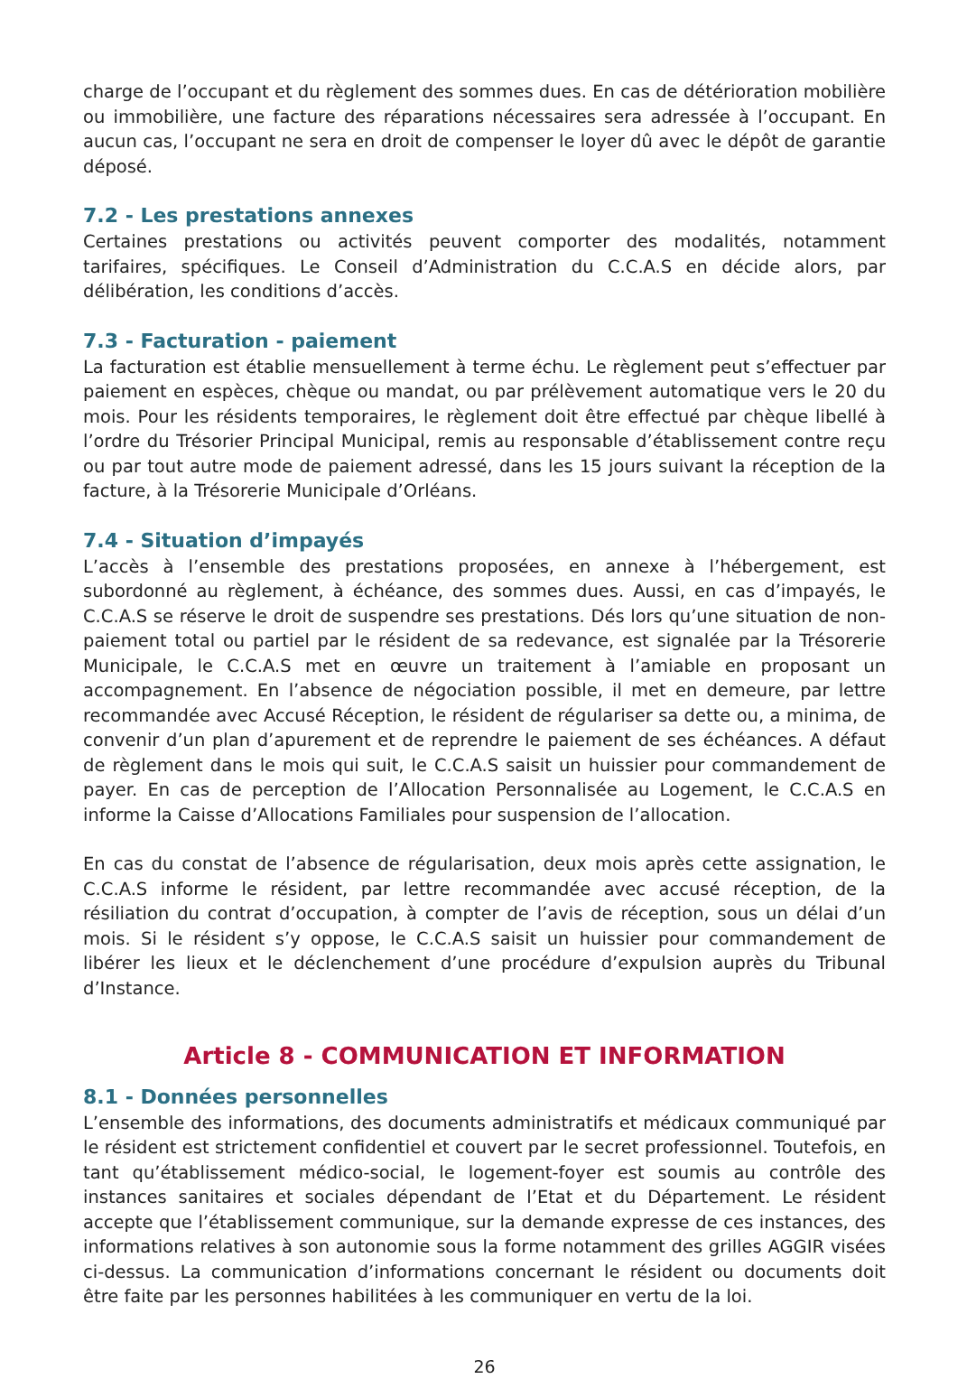charge de l’occupant et du règlement des sommes dues. En cas de détérioration mobilière ou immobilière, une facture des réparations nécessaires sera adressée à l’occupant. En aucun cas, l’occupant ne sera en droit de compenser le loyer dû avec le dépôt de garantie déposé.
7.2 - Les prestations annexes
Certaines prestations ou activités peuvent comporter des modalités, notamment tarifaires, spécifiques. Le Conseil d’Administration du C.C.A.S en décide alors, par délibération, les conditions d’accès.
7.3 - Facturation - paiement
La facturation est établie mensuellement à terme échu. Le règlement peut s’effectuer par paiement en espèces, chèque ou mandat, ou par prélèvement automatique vers le 20 du mois. Pour les résidents temporaires, le règlement doit être effectué par chèque libellé à l’ordre du Trésorier Principal Municipal, remis au responsable d’établissement contre reçu ou par tout autre mode de paiement adressé, dans les 15 jours suivant la réception de la facture, à la Trésorerie Municipale d’Orléans.
7.4 - Situation d’impayés
L’accès à l’ensemble des prestations proposées, en annexe à l’hébergement, est subordonné au règlement, à échéance, des sommes dues. Aussi, en cas d’impayés, le C.C.A.S se réserve le droit de suspendre ses prestations. Dés lors qu’une situation de non-paiement total ou partiel par le résident de sa redevance, est signalée par la Trésorerie Municipale, le C.C.A.S met en œuvre un traitement à l’amiable en proposant un accompagnement. En l’absence de négociation possible, il met en demeure, par lettre recommandée avec Accusé Réception, le résident de régulariser sa dette ou, a minima, de convenir d’un plan d’apurement et de reprendre le paiement de ses échéances. A défaut de règlement dans le mois qui suit, le C.C.A.S saisit un huissier pour commandement de payer. En cas de perception de l’Allocation Personnalisée au Logement, le C.C.A.S en informe la Caisse d’Allocations Familiales pour suspension de l’allocation.
En cas du constat de l’absence de régularisation, deux mois après cette assignation, le C.C.A.S informe le résident, par lettre recommandée avec accusé réception, de la résiliation du contrat d’occupation, à compter de l’avis de réception, sous un délai d’un mois. Si le résident s’y oppose, le C.C.A.S saisit un huissier pour commandement de libérer les lieux et le déclenchement d’une procédure d’expulsion auprès du Tribunal d’Instance.
Article 8 - COMMUNICATION ET INFORMATION
8.1 - Données personnelles
L’ensemble des informations, des documents administratifs et médicaux communiqué par le résident est strictement confidentiel et couvert par le secret professionnel. Toutefois, en tant qu’établissement médico-social, le logement-foyer est soumis au contrôle des instances sanitaires et sociales dépendant de l’Etat et du Département. Le résident accepte que l’établissement communique, sur la demande expresse de ces instances, des informations relatives à son autonomie sous la forme notamment des grilles AGGIR visées ci-dessus. La communication d’informations concernant le résident ou documents doit être faite par les personnes habilitées à les communiquer en vertu de la loi.
26